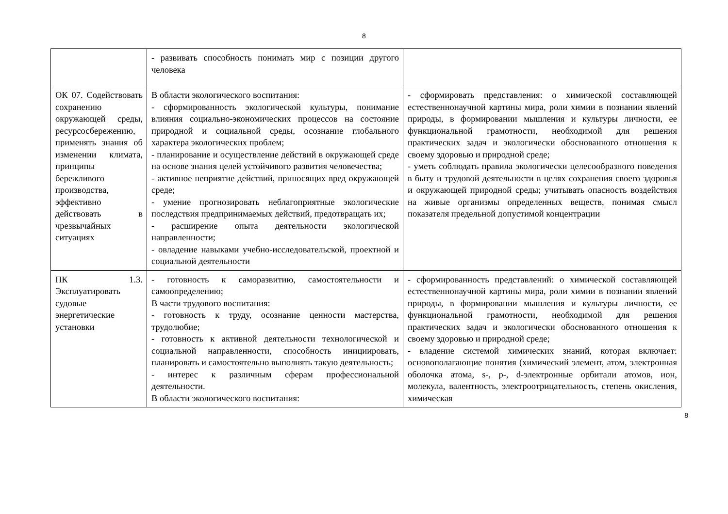8
| | - развивать способность понимать мир с позиции другого человека | |
| ОК 07. Содействовать сохранению окружающей среды, ресурсосбережению, применять знания об изменении климата, принципы бережливого производства, эффективно действовать в чрезвычайных ситуациях | В области экологического воспитания: - сформированность экологической культуры, понимание влияния социально-экономических процессов на состояние природной и социальной среды, осознание глобального характера экологических проблем; - планирование и осуществление действий в окружающей среде на основе знания целей устойчивого развития человечества; - активное неприятие действий, приносящих вред окружающей среде; - умение прогнозировать неблагоприятные экологические последствия предпринимаемых действий, предотвращать их; - расширение опыта деятельности экологической направленности; - овладение навыками учебно-исследовательской, проектной и социальной деятельности | - сформировать представления: о химической составляющей естественнонаучной картины мира, роли химии в познании явлений природы, в формировании мышления и культуры личности, ее функциональной грамотности, необходимой для решения практических задач и экологически обоснованного отношения к своему здоровью и природной среде; - уметь соблюдать правила экологически целесообразного поведения в быту и трудовой деятельности в целях сохранения своего здоровья и окружающей природной среды; учитывать опасность воздействия на живые организмы определенных веществ, понимая смысл показателя предельной допустимой концентрации |
| ПК 1.3. Эксплуатировать судовые энергетические установки | - готовность к саморазвитию, самостоятельности и самоопределению; В части трудового воспитания: - готовность к труду, осознание ценности мастерства, трудолюбие; - готовность к активной деятельности технологической и социальной направленности, способность инициировать, планировать и самостоятельно выполнять такую деятельность; - интерес к различным сферам профессиональной деятельности. В области экологического воспитания: | - сформированность представлений: о химической составляющей естественнонаучной картины мира, роли химии в познании явлений природы, в формировании мышления и культуры личности, ее функциональной грамотности, необходимой для решения практических задач и экологически обоснованного отношения к своему здоровью и природной среде; - владение системой химических знаний, которая включает: основополагающие понятия (химический элемент, атом, электронная оболочка атома, s-, p-, d-электронные орбитали атомов, ион, молекула, валентность, электроотрицательность, степень окисления, химическая |
8